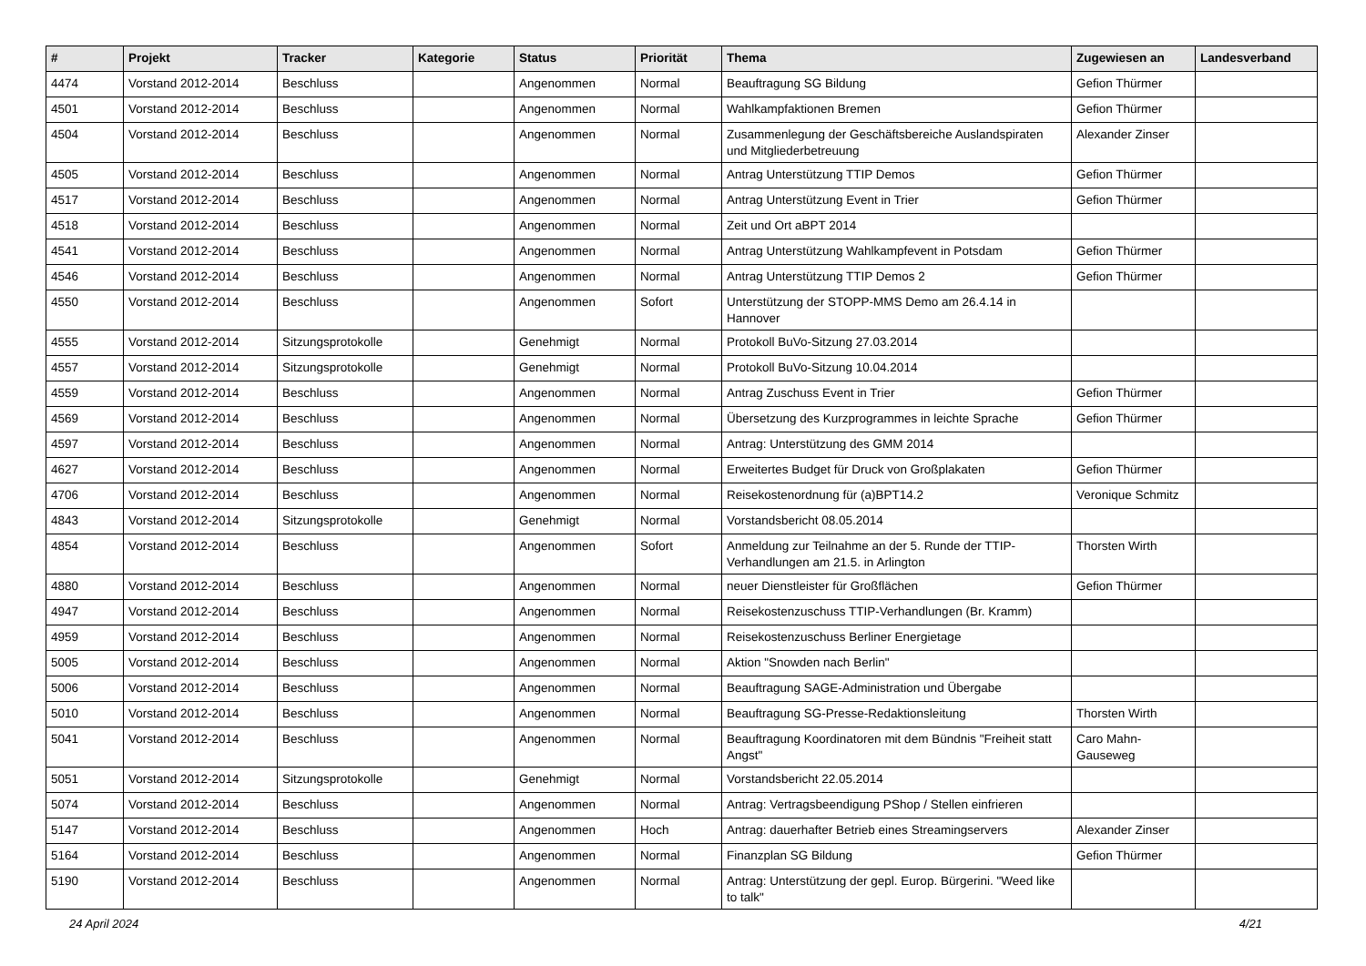| # | Projekt | Tracker | Kategorie | Status | Priorität | Thema | Zugewiesen an | Landesverband |
| --- | --- | --- | --- | --- | --- | --- | --- | --- |
| 4474 | Vorstand 2012-2014 | Beschluss | | Angenommen | Normal | Beauftragung SG Bildung | Gefion Thürmer | |
| 4501 | Vorstand 2012-2014 | Beschluss | | Angenommen | Normal | Wahlkampfaktionen Bremen | Gefion Thürmer | |
| 4504 | Vorstand 2012-2014 | Beschluss | | Angenommen | Normal | Zusammenlegung der Geschäftsbereiche Auslandspiraten und Mitgliederbetreuung | Alexander Zinser | |
| 4505 | Vorstand 2012-2014 | Beschluss | | Angenommen | Normal | Antrag Unterstützung TTIP Demos | Gefion Thürmer | |
| 4517 | Vorstand 2012-2014 | Beschluss | | Angenommen | Normal | Antrag Unterstützung Event in Trier | Gefion Thürmer | |
| 4518 | Vorstand 2012-2014 | Beschluss | | Angenommen | Normal | Zeit und Ort aBPT 2014 | | |
| 4541 | Vorstand 2012-2014 | Beschluss | | Angenommen | Normal | Antrag Unterstützung Wahlkampfevent in Potsdam | Gefion Thürmer | |
| 4546 | Vorstand 2012-2014 | Beschluss | | Angenommen | Normal | Antrag Unterstützung TTIP Demos 2 | Gefion Thürmer | |
| 4550 | Vorstand 2012-2014 | Beschluss | | Angenommen | Sofort | Unterstützung der STOPP-MMS Demo am 26.4.14 in Hannover | | |
| 4555 | Vorstand 2012-2014 | Sitzungsprotokolle | | Genehmigt | Normal | Protokoll BuVo-Sitzung 27.03.2014 | | |
| 4557 | Vorstand 2012-2014 | Sitzungsprotokolle | | Genehmigt | Normal | Protokoll BuVo-Sitzung 10.04.2014 | | |
| 4559 | Vorstand 2012-2014 | Beschluss | | Angenommen | Normal | Antrag Zuschuss Event in Trier | Gefion Thürmer | |
| 4569 | Vorstand 2012-2014 | Beschluss | | Angenommen | Normal | Übersetzung des Kurzprogrammes in leichte Sprache | Gefion Thürmer | |
| 4597 | Vorstand 2012-2014 | Beschluss | | Angenommen | Normal | Antrag: Unterstützung des GMM 2014 | | |
| 4627 | Vorstand 2012-2014 | Beschluss | | Angenommen | Normal | Erweitertes Budget für Druck von Großplakaten | Gefion Thürmer | |
| 4706 | Vorstand 2012-2014 | Beschluss | | Angenommen | Normal | Reisekostenordnung für (a)BPT14.2 | Veronique Schmitz | |
| 4843 | Vorstand 2012-2014 | Sitzungsprotokolle | | Genehmigt | Normal | Vorstandsbericht 08.05.2014 | | |
| 4854 | Vorstand 2012-2014 | Beschluss | | Angenommen | Sofort | Anmeldung zur Teilnahme an der 5. Runde der TTIP-Verhandlungen am 21.5. in Arlington | Thorsten Wirth | |
| 4880 | Vorstand 2012-2014 | Beschluss | | Angenommen | Normal | neuer Dienstleister für Großflächen | Gefion Thürmer | |
| 4947 | Vorstand 2012-2014 | Beschluss | | Angenommen | Normal | Reisekostenzuschuss TTIP-Verhandlungen (Br. Kramm) | | |
| 4959 | Vorstand 2012-2014 | Beschluss | | Angenommen | Normal | Reisekostenzuschuss Berliner Energietage | | |
| 5005 | Vorstand 2012-2014 | Beschluss | | Angenommen | Normal | Aktion "Snowden nach Berlin" | | |
| 5006 | Vorstand 2012-2014 | Beschluss | | Angenommen | Normal | Beauftragung SAGE-Administration und Übergabe | | |
| 5010 | Vorstand 2012-2014 | Beschluss | | Angenommen | Normal | Beauftragung SG-Presse-Redaktionsleitung | Thorsten Wirth | |
| 5041 | Vorstand 2012-2014 | Beschluss | | Angenommen | Normal | Beauftragung Koordinatoren mit dem Bündnis "Freiheit statt Angst" | Caro Mahn-Gauseweg | |
| 5051 | Vorstand 2012-2014 | Sitzungsprotokolle | | Genehmigt | Normal | Vorstandsbericht 22.05.2014 | | |
| 5074 | Vorstand 2012-2014 | Beschluss | | Angenommen | Normal | Antrag: Vertragsbeendigung PShop / Stellen einfrieren | | |
| 5147 | Vorstand 2012-2014 | Beschluss | | Angenommen | Hoch | Antrag: dauerhafter Betrieb eines Streamingservers | Alexander Zinser | |
| 5164 | Vorstand 2012-2014 | Beschluss | | Angenommen | Normal | Finanzplan SG Bildung | Gefion Thürmer | |
| 5190 | Vorstand 2012-2014 | Beschluss | | Angenommen | Normal | Antrag: Unterstützung der gepl. Europ. Bürgerini. "Weed like to talk" | | |
24 April 2024 4/21